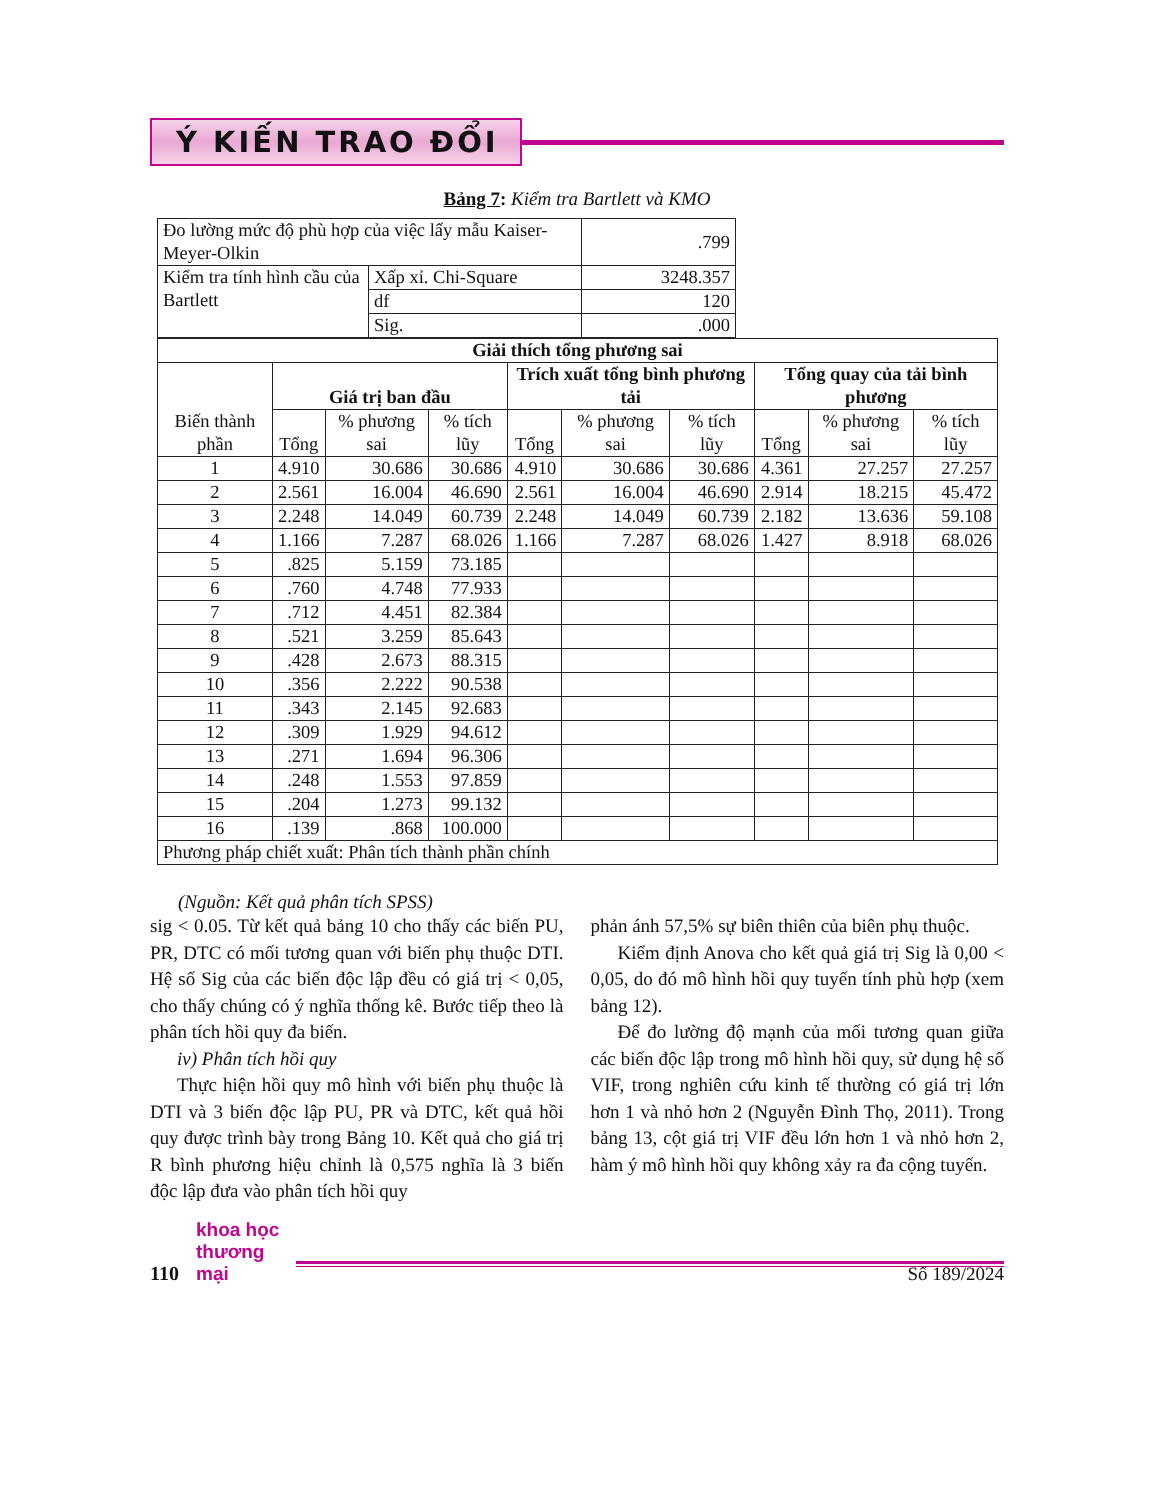Ý KIẾN TRAO ĐỔI
Bảng 7: Kiểm tra Bartlett và KMO
| Đo lường mức độ phù hợp của việc lấy mẫu Kaiser-Meyer-Olkin | | .799 |
| Kiểm tra tính hình cầu của Bartlett | Xấp xỉ. Chi-Square | 3248.357 |
| | df | 120 |
| | Sig. | .000 |
| Giải thích tổng phương sai | | | | | | | | | |
| --- | --- | --- | --- | --- | --- | --- | --- | --- | --- |
| Biến thành phần | Giá trị ban đầu | | | Trích xuất tổng bình phương tải | | | Tổng quay của tải bình phương | | |
| | Tổng | % phương sai | % tích lũy | Tổng | % phương sai | % tích lũy | Tổng | % phương sai | % tích lũy |
| 1 | 4.910 | 30.686 | 30.686 | 4.910 | 30.686 | 30.686 | 4.361 | 27.257 | 27.257 |
| 2 | 2.561 | 16.004 | 46.690 | 2.561 | 16.004 | 46.690 | 2.914 | 18.215 | 45.472 |
| 3 | 2.248 | 14.049 | 60.739 | 2.248 | 14.049 | 60.739 | 2.182 | 13.636 | 59.108 |
| 4 | 1.166 | 7.287 | 68.026 | 1.166 | 7.287 | 68.026 | 1.427 | 8.918 | 68.026 |
| 5 | .825 | 5.159 | 73.185 | | | | | | |
| 6 | .760 | 4.748 | 77.933 | | | | | | |
| 7 | .712 | 4.451 | 82.384 | | | | | | |
| 8 | .521 | 3.259 | 85.643 | | | | | | |
| 9 | .428 | 2.673 | 88.315 | | | | | | |
| 10 | .356 | 2.222 | 90.538 | | | | | | |
| 11 | .343 | 2.145 | 92.683 | | | | | | |
| 12 | .309 | 1.929 | 94.612 | | | | | | |
| 13 | .271 | 1.694 | 96.306 | | | | | | |
| 14 | .248 | 1.553 | 97.859 | | | | | | |
| 15 | .204 | 1.273 | 99.132 | | | | | | |
| 16 | .139 | .868 | 100.000 | | | | | | |
| Phương pháp chiết xuất: Phân tích thành phần chính | | | | | | | | | |
(Nguồn: Kết quả phân tích SPSS)
sig < 0.05. Từ kết quả bảng 10 cho thấy các biến PU, PR, DTC có mối tương quan với biến phụ thuộc DTI. Hệ số Sig của các biến độc lập đều có giá trị < 0,05, cho thấy chúng có ý nghĩa thống kê. Bước tiếp theo là phân tích hồi quy đa biến.
iv) Phân tích hồi quy
Thực hiện hồi quy mô hình với biến phụ thuộc là DTI và 3 biến độc lập PU, PR và DTC, kết quả hồi quy được trình bày trong Bảng 10. Kết quả cho giá trị R bình phương hiệu chỉnh là 0,575 nghĩa là 3 biến độc lập đưa vào phân tích hồi quy
phản ánh 57,5% sự biên thiên của biên phụ thuộc.
Kiểm định Anova cho kết quả giá trị Sig là 0,00 < 0,05, do đó mô hình hồi quy tuyến tính phù hợp (xem bảng 12).
Để đo lường độ mạnh của mối tương quan giữa các biến độc lập trong mô hình hồi quy, sử dụng hệ số VIF, trong nghiên cứu kinh tế thường có giá trị lớn hơn 1 và nhỏ hơn 2 (Nguyễn Đình Thọ, 2011). Trong bảng 13, cột giá trị VIF đều lớn hơn 1 và nhỏ hơn 2, hàm ý mô hình hồi quy không xảy ra đa cộng tuyến.
110
khoa học
thương mại
Số 189/2024